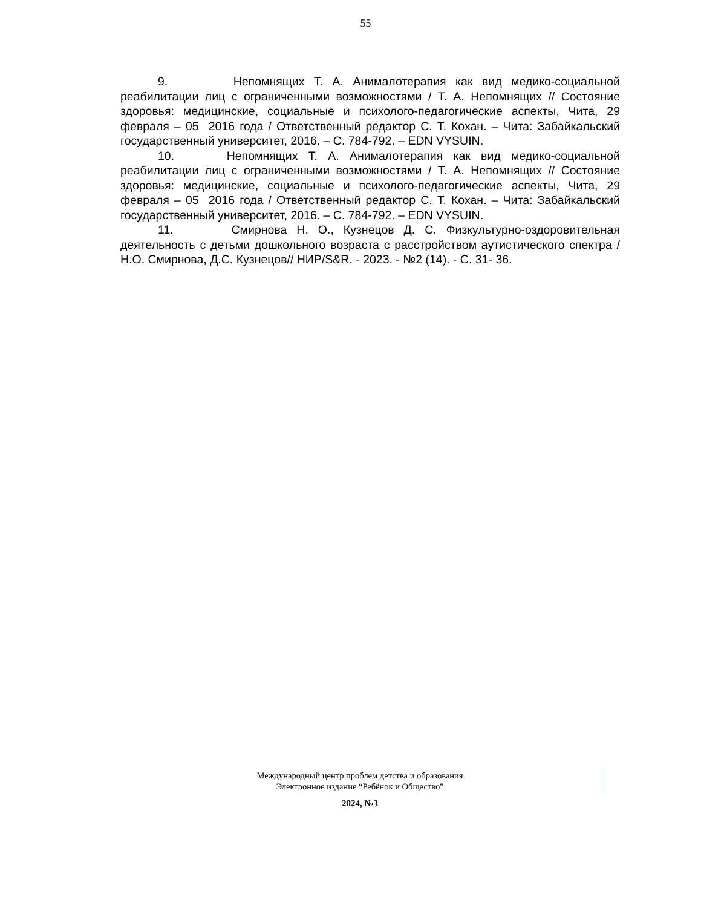55
9. Непомнящих Т. А. Анималотерапия как вид медико-социальной реабилитации лиц с ограниченными возможностями / Т. А. Непомнящих // Состояние здоровья: медицинские, социальные и психолого-педагогические аспекты, Чита, 29 февраля – 05 2016 года / Ответственный редактор С. Т. Кохан. – Чита: Забайкальский государственный университет, 2016. – С. 784-792. – EDN VYSUIN.
10. Непомнящих Т. А. Анималотерапия как вид медико-социальной реабилитации лиц с ограниченными возможностями / Т. А. Непомнящих // Состояние здоровья: медицинские, социальные и психолого-педагогические аспекты, Чита, 29 февраля – 05 2016 года / Ответственный редактор С. Т. Кохан. – Чита: Забайкальский государственный университет, 2016. – С. 784-792. – EDN VYSUIN.
11. Смирнова Н. О., Кузнецов Д. С. Физкультурно-оздоровительная деятельность с детьми дошкольного возраста с расстройством аутистического спектра / Н.О. Смирнова, Д.С. Кузнецов// НИР/S&R. - 2023. - №2 (14). - С. 31- 36.
Международный центр проблем детства и образования
Электронное издание “Ребёнок и Общество”
2024, №3